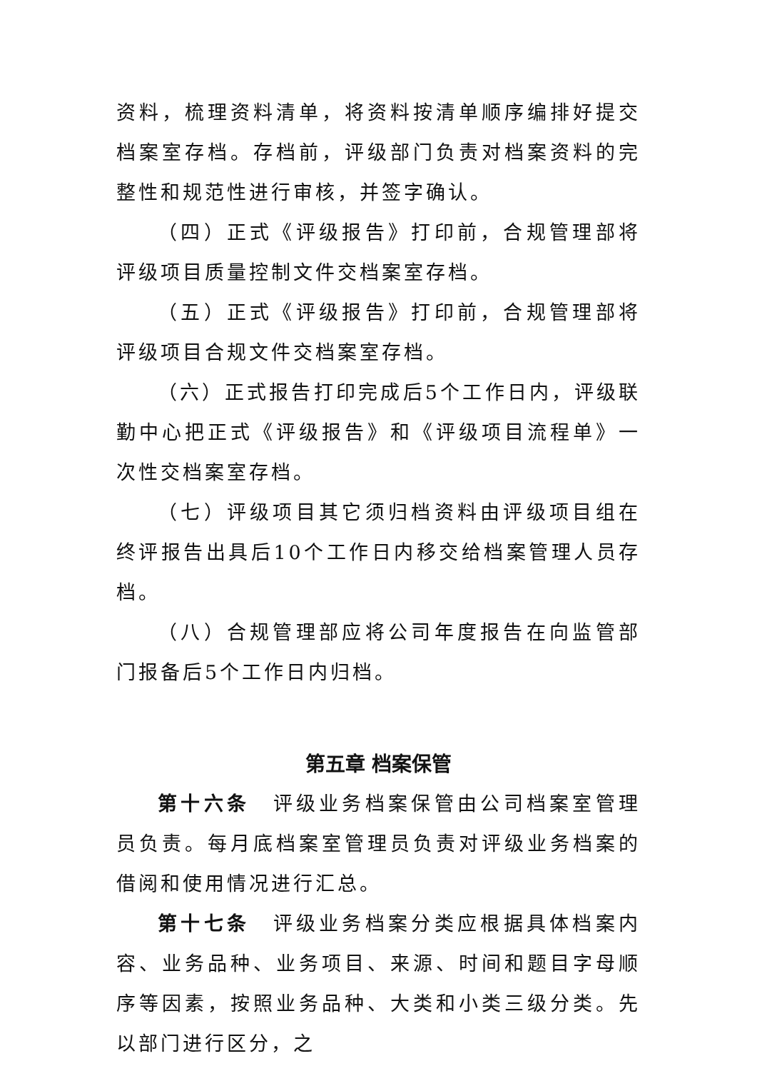资料，梳理资料清单，将资料按清单顺序编排好提交档案室存档。存档前，评级部门负责对档案资料的完整性和规范性进行审核，并签字确认。
（四）正式《评级报告》打印前，合规管理部将评级项目质量控制文件交档案室存档。
（五）正式《评级报告》打印前，合规管理部将评级项目合规文件交档案室存档。
（六）正式报告打印完成后5个工作日内，评级联勤中心把正式《评级报告》和《评级项目流程单》一次性交档案室存档。
（七）评级项目其它须归档资料由评级项目组在终评报告出具后10个工作日内移交给档案管理人员存档。
（八）合规管理部应将公司年度报告在向监管部门报备后5个工作日内归档。
第五章 档案保管
第十六条　评级业务档案保管由公司档案室管理员负责。每月底档案室管理员负责对评级业务档案的借阅和使用情况进行汇总。
第十七条　评级业务档案分类应根据具体档案内容、业务品种、业务项目、来源、时间和题目字母顺序等因素，按照业务品种、大类和小类三级分类。先以部门进行区分，之